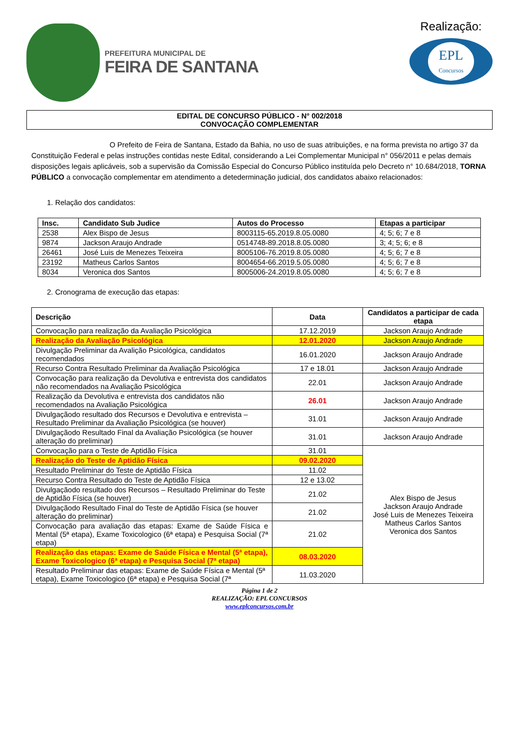PREFEITURA MUNICIPAL DE
FEIRA DE SANTANA
Realização:
EPL
Concursos
EDITAL DE CONCURSO PÚBLICO - N° 002/2018
CONVOCAÇÃO COMPLEMENTAR
O Prefeito de Feira de Santana, Estado da Bahia, no uso de suas atribuições, e na forma prevista no artigo 37 da Constituição Federal e pelas instruções contidas neste Edital, considerando a Lei Complementar Municipal n° 056/2011 e pelas demais disposições legais aplicáveis, sob a supervisão da Comissão Especial do Concurso Público instituída pelo Decreto n° 10.684/2018, TORNA PÚBLICO a convocação complementar em atendimento a detederminação judicial, dos candidatos abaixo relacionados:
1. Relação dos candidatos:
| Insc. | Candidato Sub Judice | Autos do Processo | Etapas a participar |
| --- | --- | --- | --- |
| 2538 | Alex Bispo de Jesus | 8003115-65.2019.8.05.0080 | 4; 5; 6; 7 e 8 |
| 9874 | Jackson Araujo Andrade | 0514748-89.2018.8.05.0080 | 3; 4; 5; 6; e 8 |
| 26461 | José Luis de Menezes Teixeira | 8005106-76.2019.8.05.0080 | 4; 5; 6; 7 e 8 |
| 23192 | Matheus Carlos Santos | 8004654-66.2019.5.05.0080 | 4; 5; 6; 7 e 8 |
| 8034 | Veronica dos Santos | 8005006-24.2019.8.05.0080 | 4; 5; 6; 7 e 8 |
2. Cronograma de execução das etapas:
| Descrição | Data | Candidatos a participar de cada etapa |
| --- | --- | --- |
| Convocação para realização da Avaliação Psicológica | 17.12.2019 | Jackson Araujo Andrade |
| Realização da Avaliação Psicológica | 12.01.2020 | Jackson Araujo Andrade |
| Divulgação Preliminar da Avalição Psicológica, candidatos recomendados | 16.01.2020 | Jackson Araujo Andrade |
| Recurso Contra Resultado Preliminar da Avaliação Psicológica | 17 e 18.01 | Jackson Araujo Andrade |
| Convocação para realização da Devolutiva e entrevista dos candidatos não recomendados na Avaliação Psicológica | 22.01 | Jackson Araujo Andrade |
| Realização da Devolutiva e entrevista dos candidatos não recomendados na Avaliação Psicológica | 26.01 | Jackson Araujo Andrade |
| Divulgaçãodo resultado dos Recursos e Devolutiva e entrevista – Resultado Preliminar da Avaliação Psicológica (se houver) | 31.01 | Jackson Araujo Andrade |
| Divulgaçãodo Resultado Final da Avaliação Psicológica (se houver alteração do preliminar) | 31.01 | Jackson Araujo Andrade |
| Convocação para o Teste de Aptidão Física | 31.01 | Alex Bispo de Jesus Jackson Araujo Andrade José Luis de Menezes Teixeira Matheus Carlos Santos Veronica dos Santos |
| Realização do Teste de Aptidão Física | 09.02.2020 | |
| Resultado Preliminar do Teste de Aptidão Física | 11.02 | |
| Recurso Contra Resultado do Teste de Aptidão Física | 12 e 13.02 | |
| Divulgaçãodo resultado dos Recursos – Resultado Preliminar do Teste de Aptidão Física (se houver) | 21.02 | |
| Divulgaçãodo Resultado Final do Teste de Aptidão Física (se houver alteração do preliminar) | 21.02 | |
| Convocação para avaliação das etapas: Exame de Saúde Física e Mental (5ª etapa), Exame Toxicologico (6ª etapa) e Pesquisa Social (7ª etapa) | 21.02 | |
| Realização das etapas: Exame de Saúde Física e Mental (5ª etapa), Exame Toxicologico (6ª etapa) e Pesquisa Social (7ª etapa) | 08.03.2020 | |
| Resultado Preliminar das etapas: Exame de Saúde Física e Mental (5ª etapa), Exame Toxicologico (6ª etapa) e Pesquisa Social (7ª | 11.03.2020 | |
Página 1 de 2
REALIZAÇÃO: EPL CONCURSOS
www.eplconcursos.com.br